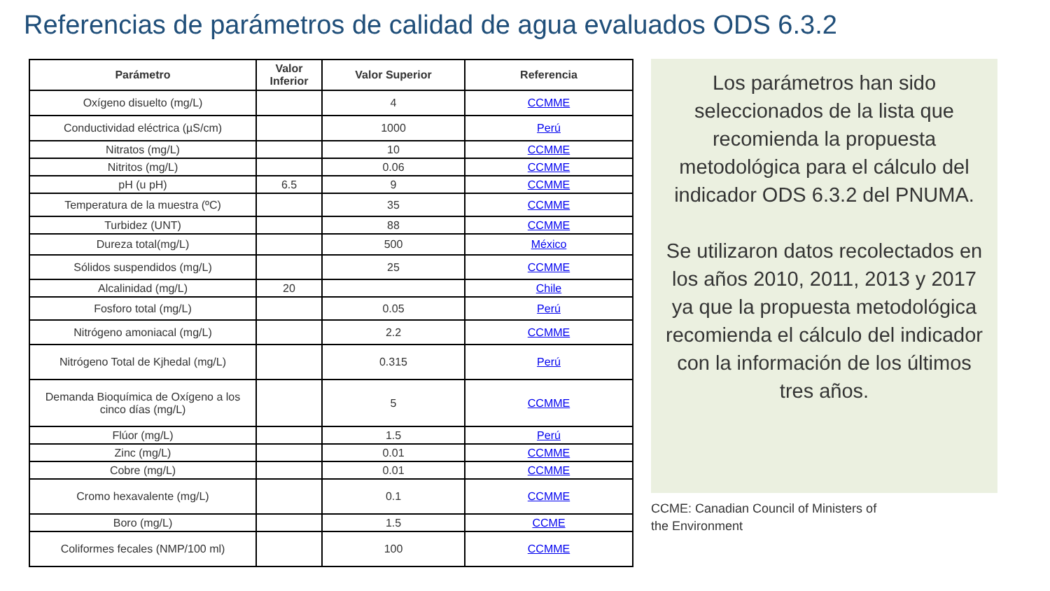Referencias de parámetros de calidad de agua evaluados ODS 6.3.2
| Parámetro | Valor Inferior | Valor Superior | Referencia |
| --- | --- | --- | --- |
| Oxígeno disuelto (mg/L) | | 4 | CCMME |
| Conductividad eléctrica (µS/cm) | | 1000 | Perú |
| Nitratos (mg/L) | | 10 | CCMME |
| Nitritos (mg/L) | | 0.06 | CCMME |
| pH (u pH) | 6.5 | 9 | CCMME |
| Temperatura de la muestra (ºC) | | 35 | CCMME |
| Turbidez (UNT) | | 88 | CCMME |
| Dureza total(mg/L) | | 500 | México |
| Sólidos suspendidos (mg/L) | | 25 | CCMME |
| Alcalinidad (mg/L) | 20 | | Chile |
| Fosforo total (mg/L) | | 0.05 | Perú |
| Nitrógeno amoniacal (mg/L) | | 2.2 | CCMME |
| Nitrógeno Total de Kjhedal (mg/L) | | 0.315 | Perú |
| Demanda Bioquímica de Oxígeno a los cinco días (mg/L) | | 5 | CCMME |
| Flúor (mg/L) | | 1.5 | Perú |
| Zinc (mg/L) | | 0.01 | CCMME |
| Cobre (mg/L) | | 0.01 | CCMME |
| Cromo hexavalente (mg/L) | | 0.1 | CCMME |
| Boro (mg/L) | | 1.5 | CCME |
| Coliformes fecales (NMP/100 ml) | | 100 | CCMME |
Los parámetros han sido seleccionados de la lista que recomienda la propuesta metodológica para el cálculo del indicador ODS 6.3.2 del PNUMA.
Se utilizaron datos recolectados en los años 2010, 2011, 2013 y 2017 ya que la propuesta metodológica recomienda el cálculo del indicador con la información de los últimos tres años.
CCME: Canadian Council of Ministers of
the Environment